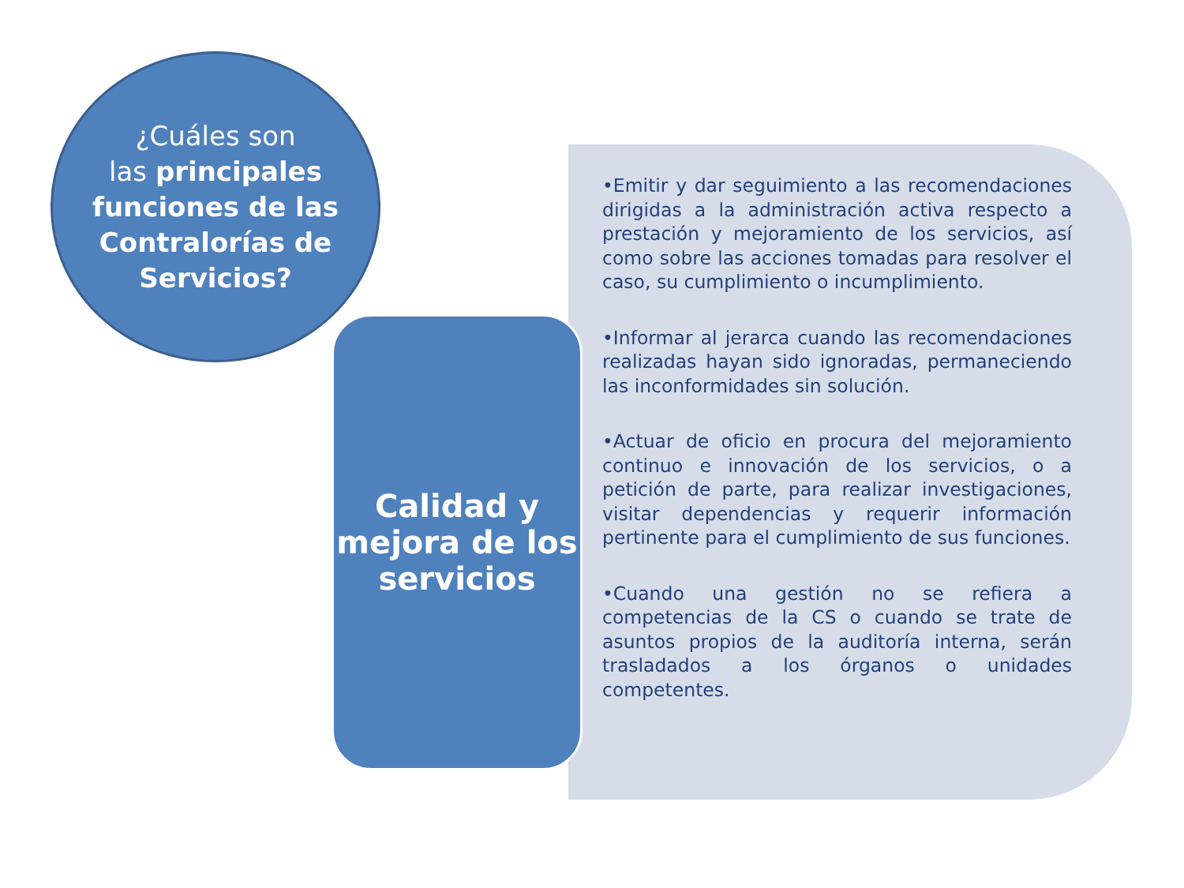¿Cuáles son
las principales funciones de las Contralorías de Servicios?
Calidad y mejora de los servicios
•Emitir y dar seguimiento a las recomendaciones dirigidas a la administración activa respecto a prestación y mejoramiento de los servicios, así como sobre las acciones tomadas para resolver el caso, su cumplimiento o incumplimiento.
•Informar al jerarca cuando las recomendaciones realizadas hayan sido ignoradas, permaneciendo las inconformidades sin solución.
•Actuar de oficio en procura del mejoramiento continuo e innovación de los servicios, o a petición de parte, para realizar investigaciones, visitar dependencias y requerir información pertinente para el cumplimiento de sus funciones.
•Cuando una gestión no se refiera a competencias de la CS o cuando se trate de asuntos propios de la auditoría interna, serán trasladados a los órganos o unidades competentes.